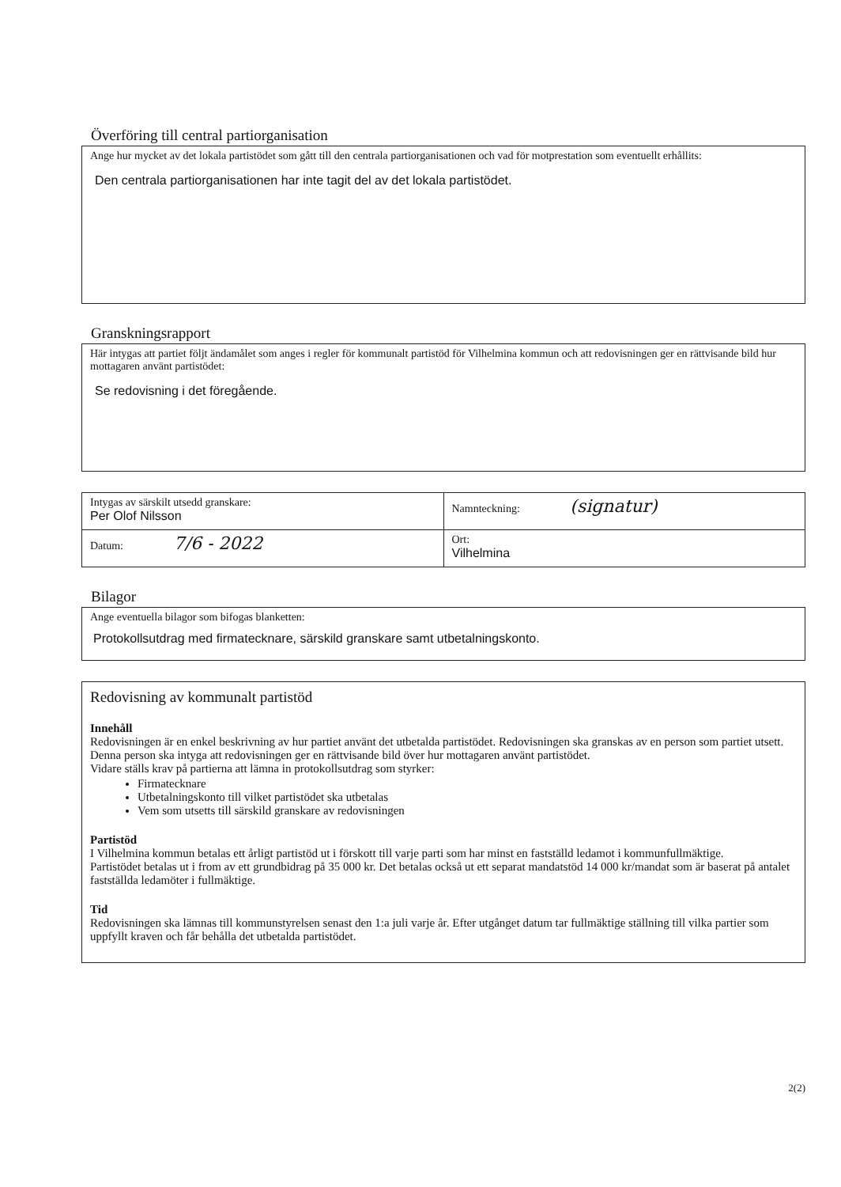Överföring till central partiorganisation
Ange hur mycket av det lokala partistödet som gått till den centrala partiorganisationen och vad för motprestation som eventuellt erhållits:
Den centrala partiorganisationen har inte tagit del av det lokala partistödet.
Granskningsrapport
Här intygas att partiet följt ändamålet som anges i regler för kommunalt partistöd för Vilhelmina kommun och att redovisningen ger en rättvisande bild hur mottagaren använt partistödet:
Se redovisning i det föregående.
| Intygas av särskilt utsedd granskare: Per Olof Nilsson | Namnteckning: (signatur) |
| Datum: 7/6 - 2022 | Ort: Vilhelmina |
Bilagor
Ange eventuella bilagor som bifogas blanketten:
Protokollsutdrag med firmatecknare, särskild granskare samt utbetalningskonto.
Redovisning av kommunalt partistöd
Innehåll
Redovisningen är en enkel beskrivning av hur partiet använt det utbetalda partistödet. Redovisningen ska granskas av en person som partiet utsett. Denna person ska intyga att redovisningen ger en rättvisande bild över hur mottagaren använt partistödet.
Vidare ställs krav på partierna att lämna in protokollsutdrag som styrker:
Firmatecknare
Utbetalningskonto till vilket partistödet ska utbetalas
Vem som utsetts till särskild granskare av redovisningen
Partistöd
I Vilhelmina kommun betalas ett årligt partistöd ut i förskott till varje parti som har minst en fastställd ledamot i kommunfullmäktige.
Partistödet betalas ut i from av ett grundbidrag på 35 000 kr. Det betalas också ut ett separat mandatstöd 14 000 kr/mandat som är baserat på antalet fastställda ledamöter i fullmäktige.
Tid
Redovisningen ska lämnas till kommunstyrelsen senast den 1:a juli varje år. Efter utgånget datum tar fullmäktige ställning till vilka partier som uppfyllt kraven och får behålla det utbetalda partistödet.
2(2)